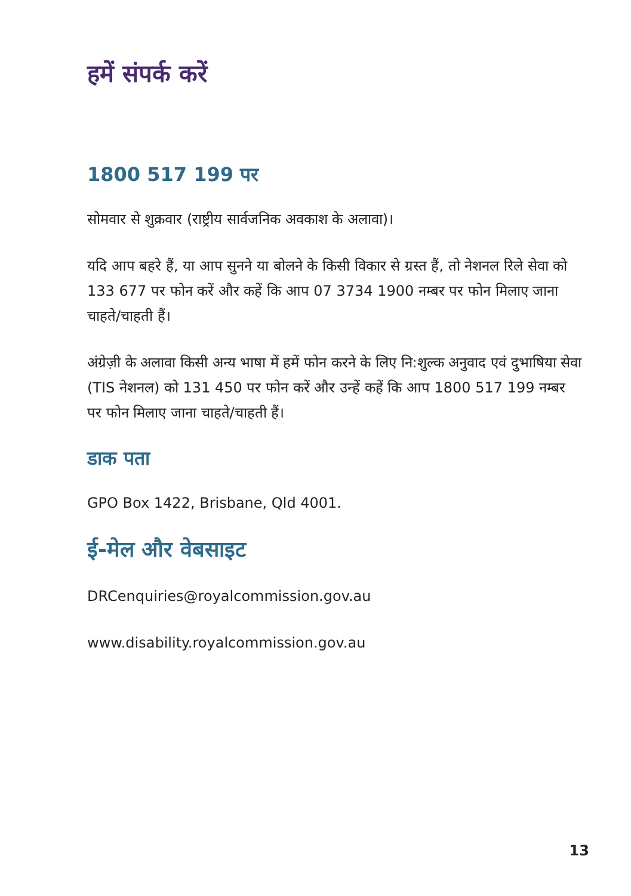हमें संपर्क करें
1800 517 199 पर
सोमवार से शुक्रवार (राष्ट्रीय सार्वजनिक अवकाश के अलावा)।
यदि आप बहरे हैं, या आप सुनने या बोलने के किसी विकार से ग्रस्त हैं, तो नेशनल रिले सेवा को 133 677 पर फोन करें और कहें कि आप 07 3734 1900 नम्बर पर फोन मिलाए जाना चाहते/चाहती हैं।
अंग्रेज़ी के अलावा किसी अन्य भाषा में हमें फोन करने के लिए नि:शुल्क अनुवाद एवं दुभाषिया सेवा (TIS नेशनल) को 131 450 पर फोन करें और उन्हें कहें कि आप 1800 517 199 नम्बर पर फोन मिलाए जाना चाहते/चाहती हैं।
डाक पता
GPO Box 1422, Brisbane, Qld 4001.
ई-मेल और वेबसाइट
DRCenquiries@royalcommission.gov.au
www.disability.royalcommission.gov.au
13